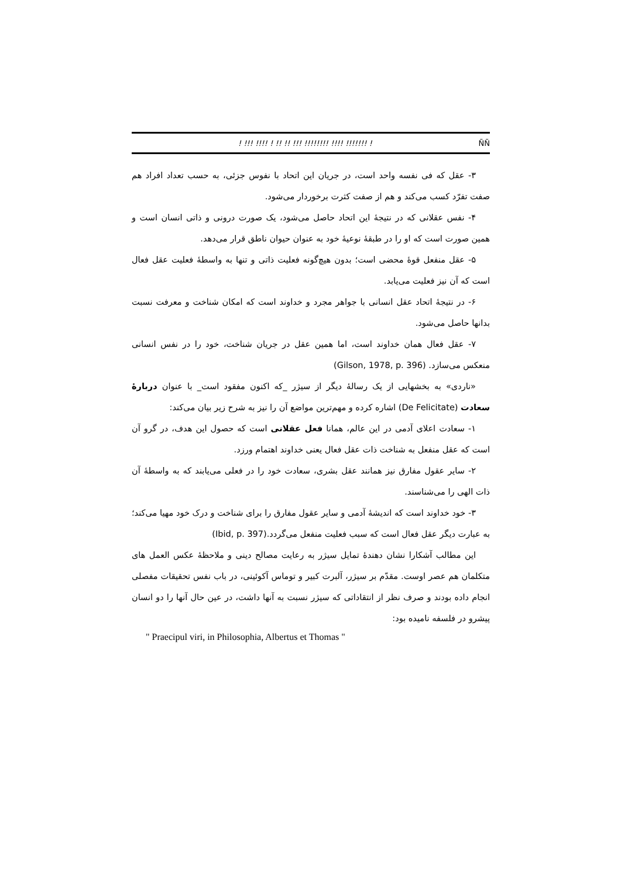! !!! !!!! ! !! !! !!! !!!!!!!! !!!! !!!!!!! ! ÑÑ
۳- عقل که فی نفسه واحد است، در جریان این اتحاد با نفوس جزئی، به حسب تعداد افراد هم صفت تفرّد کسب می‌کند و هم از صفت کثرت برخوردار می‌شود.
۴- نفس عقلانی که در نتیجهٔ این اتحاد حاصل می‌شود، یک صورت درونی و ذاتی انسان است و همین صورت است که او را در طبقهٔ نوعیهٔ خود به عنوان حیوان ناطق قرار می‌دهد.
۵- عقل منفعل قوهٔ محضی است؛ بدون هیچ‌گونه فعلیت ذاتی و تنها به واسطهٔ فعلیت عقل فعال است که آن نیز فعلیت می‌یابد.
۶- در نتیجهٔ اتحاد عقل انسانی با جواهر مجرد و خداوند است که امکان شناخت و معرفت نسبت بدانها حاصل می‌شود.
۷- عقل فعال همان خداوند است، اما همین عقل در جریان شناخت، خود را در نفس انسانی منعکس می‌سازد. (Gilson, 1978, p. 396)
«ناردی» به بخشهایی از یک رسالهٔ دیگر از سیژر _که اکنون مفقود است_ با عنوان دربارهٔ سعادت (De Felicitate) اشاره کرده و مهم‌ترین مواضع آن را نیز به شرح زیر بیان می‌کند:
۱- سعادت اعلای آدمی در این عالم، همانا فعل عقلانی است که حصول این هدف، در گرو آن است که عقل منفعل به شناخت ذات عقل فعال یعنی خداوند اهتمام ورزد.
۲- سایر عقول مفارق نیز همانند عقل بشری، سعادت خود را در فعلی می‌یابند که به واسطهٔ آن ذات الهی را می‌شناسند.
۳- خود خداوند است که اندیشهٔ آدمی و سایر عقول مفارق را برای شناخت و درک خود مهیا می‌کند؛ به عبارت دیگر عقل فعال است که سبب فعلیت منفعل می‌گردد.(Ibid, p. 397)
این مطالب آشکارا نشان دهندهٔ تمایل سیژر به رعایت مصالح دینی و ملاحظهٔ عکس العمل های متکلمان هم عصر اوست. مقدّم بر سیژر، آلبرت کبیر و توماس آکوئینی، در باب نفس تحقیقات مفصلی انجام داده بودند و صرف نظر از انتقاداتی که سیژر نسبت به آنها داشت، در عین حال آنها را دو انسان پیشرو در فلسفه نامیده بود:
" Praecipul viri, in Philosophia, Albertus et Thomas "